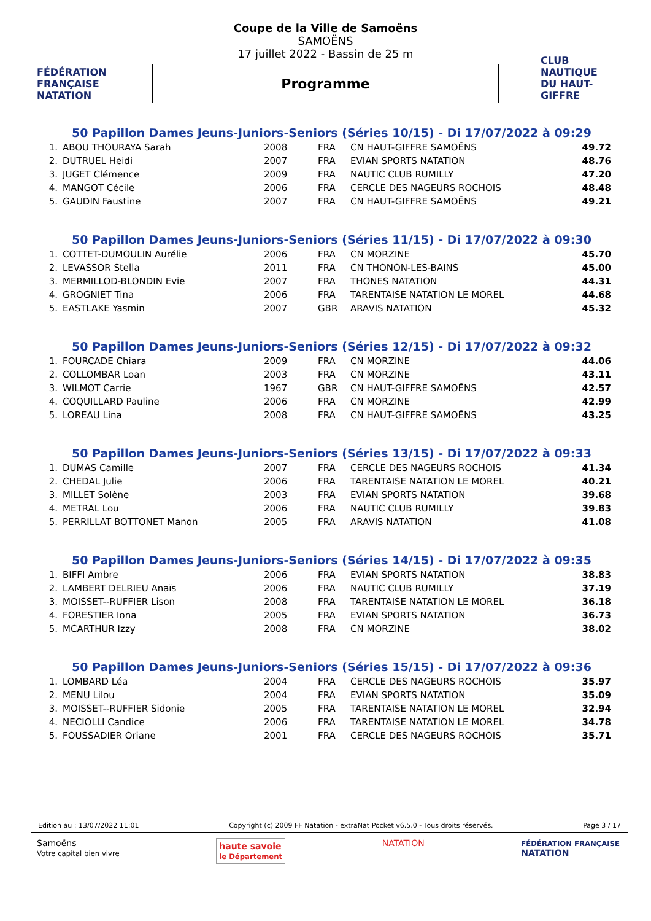FÉDÉRATION FRANÇAISE
NATATION
Coupe de la Ville de Samoëns
SAMOËNS
17 juillet 2022 - Bassin de 25 m
Programme
CLUB NAUTIQUE DU HAUT-GIFFRE
50 Papillon Dames Jeuns-Juniors-Seniors (Séries 10/15) - Di 17/07/2022 à 09:29
| 1. | ABOU THOURAYA Sarah | 2008 | FRA | CN HAUT-GIFFRE SAMOËNS | 49.72 |
| 2. | DUTRUEL Heidi | 2007 | FRA | EVIAN SPORTS NATATION | 48.76 |
| 3. | JUGET Clémence | 2009 | FRA | NAUTIC CLUB RUMILLY | 47.20 |
| 4. | MANGOT Cécile | 2006 | FRA | CERCLE DES NAGEURS ROCHOIS | 48.48 |
| 5. | GAUDIN Faustine | 2007 | FRA | CN HAUT-GIFFRE SAMOËNS | 49.21 |
50 Papillon Dames Jeuns-Juniors-Seniors (Séries 11/15) - Di 17/07/2022 à 09:30
| 1. | COTTET-DUMOULIN Aurélie | 2006 | FRA | CN MORZINE | 45.70 |
| 2. | LEVASSOR Stella | 2011 | FRA | CN THONON-LES-BAINS | 45.00 |
| 3. | MERMILLOD-BLONDIN Evie | 2007 | FRA | THONES NATATION | 44.31 |
| 4. | GROGNIET Tina | 2006 | FRA | TARENTAISE NATATION LE MOREL | 44.68 |
| 5. | EASTLAKE Yasmin | 2007 | GBR | ARAVIS NATATION | 45.32 |
50 Papillon Dames Jeuns-Juniors-Seniors (Séries 12/15) - Di 17/07/2022 à 09:32
| 1. | FOURCADE Chiara | 2009 | FRA | CN MORZINE | 44.06 |
| 2. | COLLOMBAR Loan | 2003 | FRA | CN MORZINE | 43.11 |
| 3. | WILMOT Carrie | 1967 | GBR | CN HAUT-GIFFRE SAMOËNS | 42.57 |
| 4. | COQUILLARD Pauline | 2006 | FRA | CN MORZINE | 42.99 |
| 5. | LOREAU Lina | 2008 | FRA | CN HAUT-GIFFRE SAMOËNS | 43.25 |
50 Papillon Dames Jeuns-Juniors-Seniors (Séries 13/15) - Di 17/07/2022 à 09:33
| 1. | DUMAS Camille | 2007 | FRA | CERCLE DES NAGEURS ROCHOIS | 41.34 |
| 2. | CHEDAL Julie | 2006 | FRA | TARENTAISE NATATION LE MOREL | 40.21 |
| 3. | MILLET Solène | 2003 | FRA | EVIAN SPORTS NATATION | 39.68 |
| 4. | METRAL Lou | 2006 | FRA | NAUTIC CLUB RUMILLY | 39.83 |
| 5. | PERRILLAT BOTTONET Manon | 2005 | FRA | ARAVIS NATATION | 41.08 |
50 Papillon Dames Jeuns-Juniors-Seniors (Séries 14/15) - Di 17/07/2022 à 09:35
| 1. | BIFFI Ambre | 2006 | FRA | EVIAN SPORTS NATATION | 38.83 |
| 2. | LAMBERT DELRIEU Anaïs | 2006 | FRA | NAUTIC CLUB RUMILLY | 37.19 |
| 3. | MOISSET--RUFFIER Lison | 2008 | FRA | TARENTAISE NATATION LE MOREL | 36.18 |
| 4. | FORESTIER Iona | 2005 | FRA | EVIAN SPORTS NATATION | 36.73 |
| 5. | MCARTHUR Izzy | 2008 | FRA | CN MORZINE | 38.02 |
50 Papillon Dames Jeuns-Juniors-Seniors (Séries 15/15) - Di 17/07/2022 à 09:36
| 1. | LOMBARD Léa | 2004 | FRA | CERCLE DES NAGEURS ROCHOIS | 35.97 |
| 2. | MENU Lilou | 2004 | FRA | EVIAN SPORTS NATATION | 35.09 |
| 3. | MOISSET--RUFFIER Sidonie | 2005 | FRA | TARENTAISE NATATION LE MOREL | 32.94 |
| 4. | NECIOLLI Candice | 2006 | FRA | TARENTAISE NATATION LE MOREL | 34.78 |
| 5. | FOUSSADIER Oriane | 2001 | FRA | CERCLE DES NAGEURS ROCHOIS | 35.71 |
Edition au : 13/07/2022 11:01 Copyright (c) 2009 FF Natation - extraNat Pocket v6.5.0 - Tous droits réservés. Page 3 / 17
Samoëns
Votre capital bien vivre
haute savoie
le Département
NATATION
FÉDÉRATION FRANÇAISE
NATATION